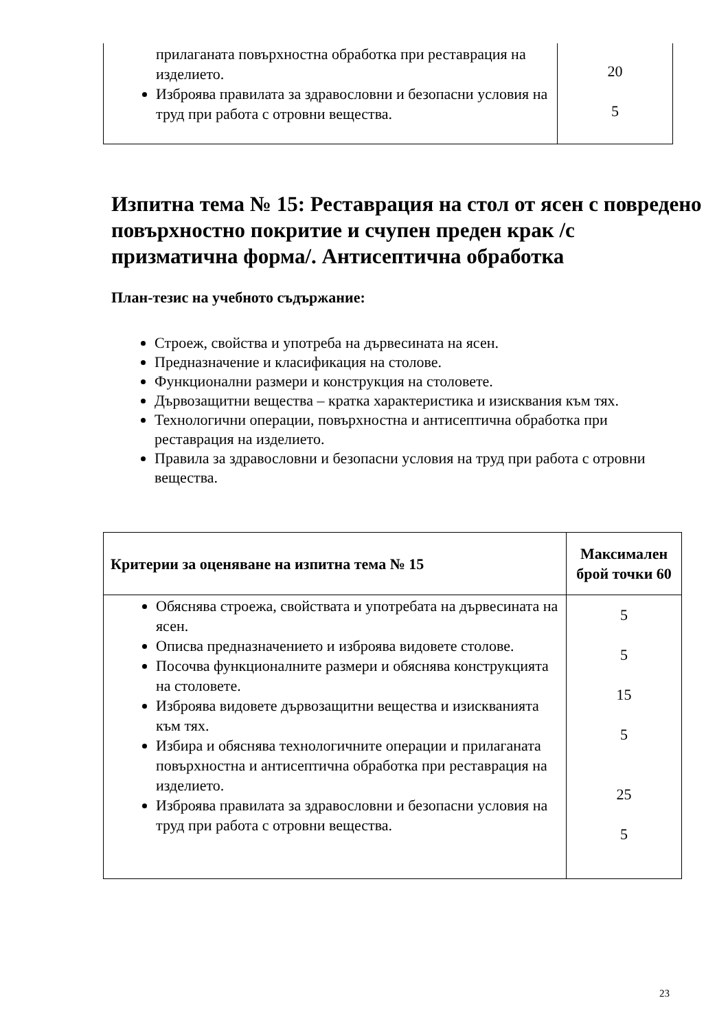| прилаганата повърхностна обработка при реставрация на изделието. Изброява правилата за здравословни и безопасни условия на труд при работа с отровни вещества. | 20 5 |
Изпитна тема № 15: Реставрация на стол от ясен с повредено повърхностно покритие и счупен преден крак /с призматична форма/. Антисептична обработка
План-тезис на учебното съдържание:
Строеж, свойства и употреба на дървесината на ясен.
Предназначение и класификация на столове.
Функционални размери и конструкция на столовете.
Дървозащитни вещества – кратка характеристика и изисквания към тях.
Технологични операции, повърхностна и антисептична обработка при реставрация на изделието.
Правила за здравословни и безопасни условия на труд при работа с отровни вещества.
| Критерии за оценяване на изпитна тема № 15 | Максимален брой точки 60 |
| --- | --- |
| Обяснява строежа, свойствата и употребата на дървесината на ясен. Описва предназначението и изброява видовете столове. Посочва функционалните размери и обяснява конструкцията на столовете. Изброява видовете дървозащитни вещества и изискванията към тях. Избира и обяснява технологичните операции и прилаганата повърхностна и антисептична обработка при реставрация на изделието. Изброява правилата за здравословни и безопасни условия на труд при работа с отровни вещества. | 5 5 15 5 25 5 |
23